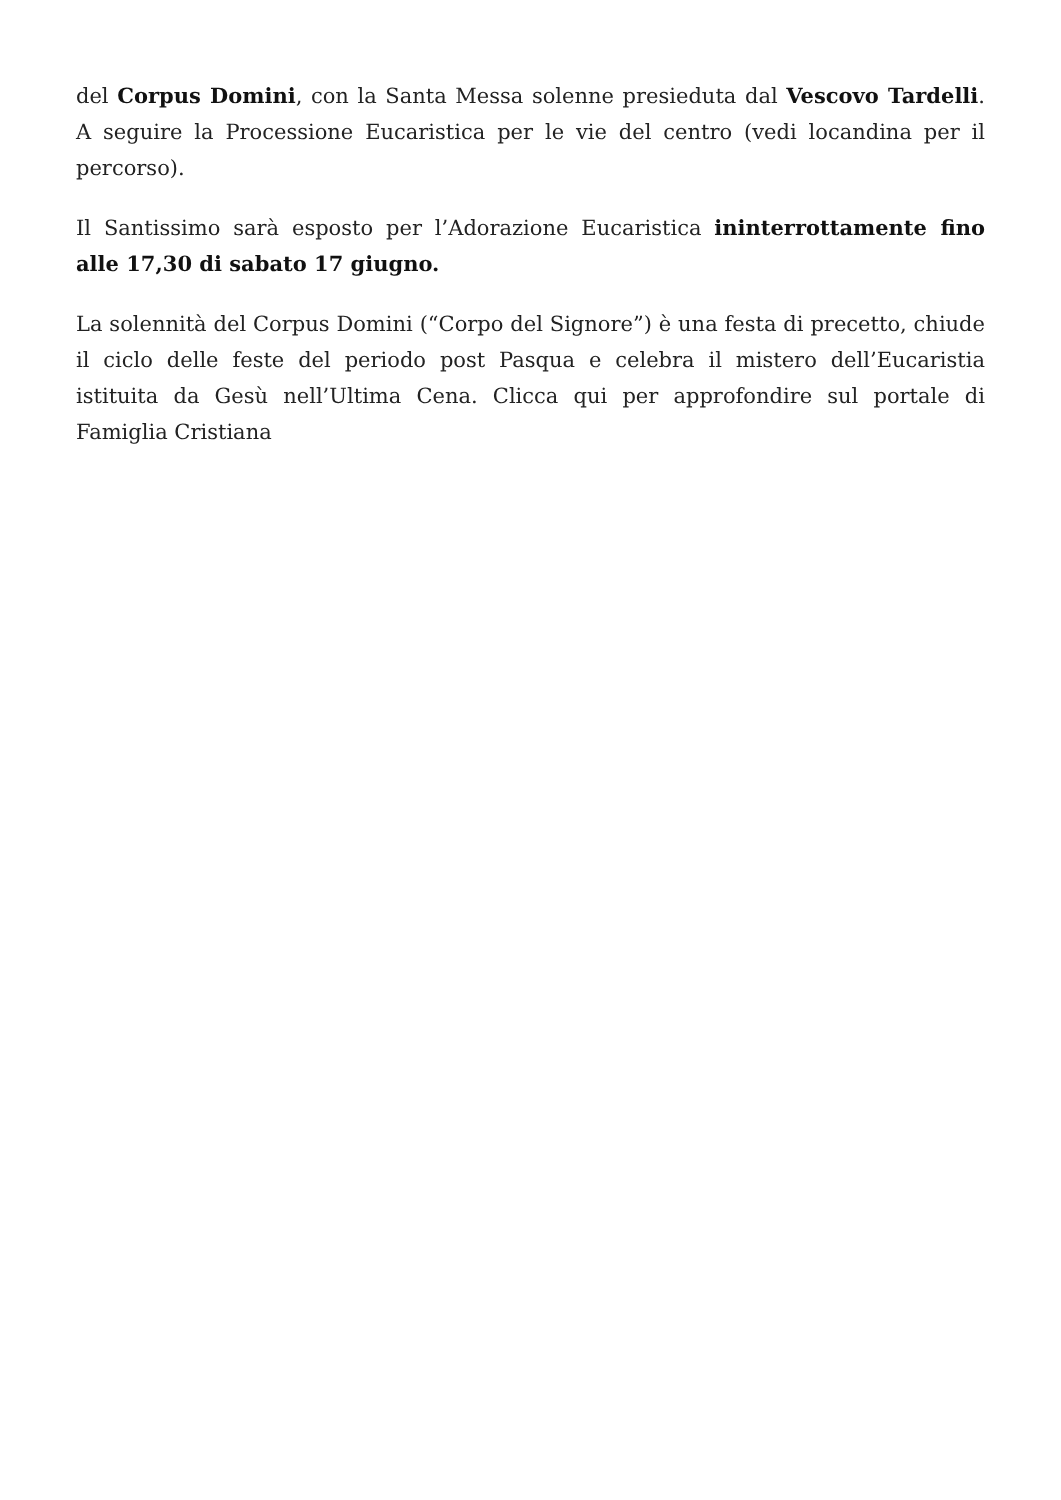del Corpus Domini, con la Santa Messa solenne presieduta dal Vescovo Tardelli. A seguire la Processione Eucaristica per le vie del centro (vedi locandina per il percorso).
Il Santissimo sarà esposto per l’Adorazione Eucaristica ininterrottamente fino alle 17,30 di sabato 17 giugno.
La solennità del Corpus Domini (“Corpo del Signore”) è una festa di precetto, chiude il ciclo delle feste del periodo post Pasqua e celebra il mistero dell’Eucaristia istituita da Gesù nell’Ultima Cena. Clicca qui per approfondire sul portale di Famiglia Cristiana